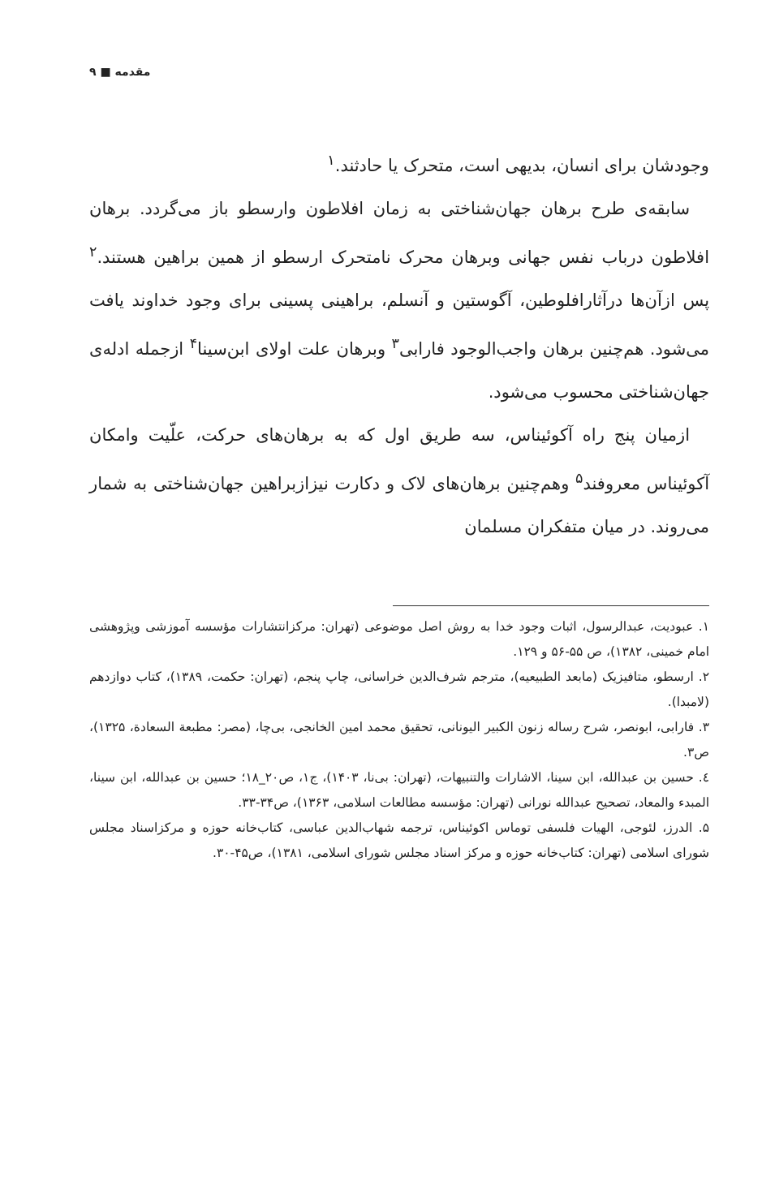مقدمه ■ ۹
وجودشان برای انسان، بدیهی است، متحرک یا حادثند.<sup>۱</sup>
سابقه‌ی طرح برهان جهان‌شناختی به زمان افلاطون وارسطو باز می‌گردد. برهان افلاطون درباب نفس جهانی وبرهان محرک نامتحرک ارسطو از همین براهین هستند.<sup>۲</sup> پس ازآن‌ها درآثارافلوطین، آگوستین و آنسلم، براهینی پسینی برای وجود خداوند یافت می‌شود. هم‌چنین برهان واجب‌الوجود فارابی<sup>۳</sup> وبرهان علت اولای ابن‌سینا<sup>۴</sup> ازجمله ادله‌ی جهان‌شناختی محسوب می‌شود.
ازمیان پنج راه آکوئیناس، سه طریق اول که به برهان‌های حرکت، علّیت وامکان آکوئیناس معروفند<sup>۵</sup> وهم‌چنین برهان‌های لاک و دکارت نیزازبراهین جهان‌شناختی به شمار می‌روند. در میان متفکران مسلمان
۱. عبودیت، عبدالرسول، اثبات وجود خدا به روش اصل موضوعی (تهران: مرکزانتشارات مؤسسه آموزشی وپژوهشی امام خمینی، ۱۳۸۲)، ص ۵۵-۵۶ و ۱۲۹.
۲. ارسطو، متافیزیک (مابعد الطبیعیه)، مترجم شرف‌الدین خراسانی، چاپ پنجم، (تهران: حکمت، ۱۳۸۹)، کتاب دوازدهم (لامبدا).
۳. فارابی، ابونصر، شرح رساله زنون الکبیر الیونانی، تحقیق محمد امین الخانجی، بی‌چا، (مصر: مطبعة السعادة، ۱۳۲۵)، ص۳.
٤. حسین بن عبدالله، ابن سینا، الاشارات والتنبیهات، (تهران: بی‌نا، ۱۴۰۳)، ج۱، ص۲۰_۱۸؛ حسین بن عبدالله، ابن سینا، المبدء والمعاد، تصحیح عبدالله نورانی (تهران: مؤسسه مطالعات اسلامی، ۱۳۶۳)، ص۳۴-۳۳.
۵. الدرز، لئوجی، الهیات فلسفی توماس اکوئیناس، ترجمه شهاب‌الدین عباسی، کتاب‌خانه حوزه و مرکزاسناد مجلس شورای اسلامی (تهران: کتاب‌خانه حوزه و مرکز اسناد مجلس شورای اسلامی، ۱۳۸۱)، ص۴۵-۳۰.